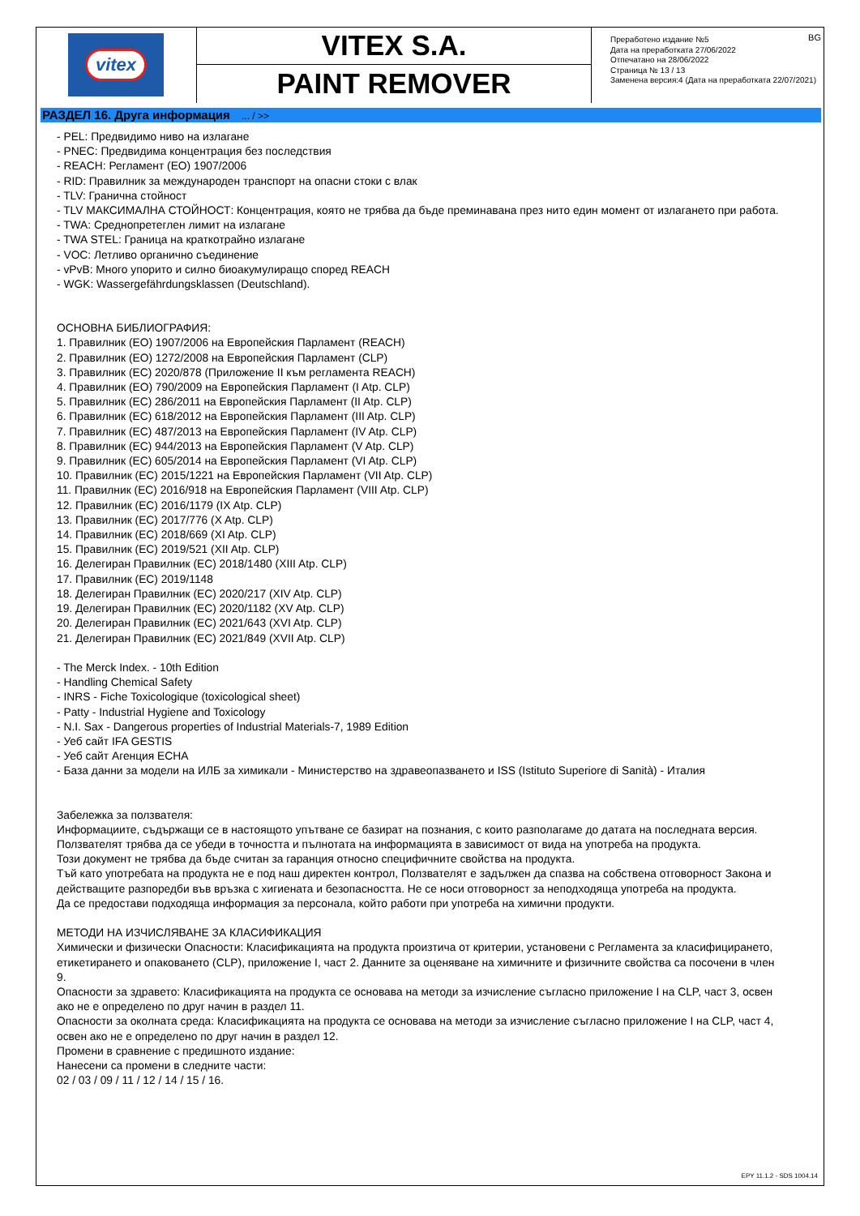vitex
VITEX S.A.
PAINT REMOVER
BG Преработено издание №5
Дата на преработката 27/06/2022
Отпечатано на 28/06/2022
Страница № 13 / 13
Заменена версия:4 (Дата на преработката 22/07/2021)
РАЗДЕЛ 16. Друга информация ... / >>
- PEL: Предвидимо ниво на излагане
- PNEC: Предвидима концентрация без последствия
- REACH: Регламент (ЕО) 1907/2006
- RID: Правилник за международен транспорт на опасни стоки с влак
- TLV: Гранична стойност
- TLV МАКСИМАЛНА СТОЙНОСТ: Концентрация, която не трябва да бъде преминавана през нито един момент от излагането при работа.
- TWA: Среднопретеглен лимит на излагане
- TWA STEL: Граница на краткотрайно излагане
- VOC: Летливо органично съединение
- vPvB: Много упорито и силно биоакумулиращо според REACH
- WGK: Wassergefährdungsklassen (Deutschland).
ОСНОВНА БИБЛИОГРАФИЯ:
1. Правилник (ЕО) 1907/2006 на Европейския Парламент (REACH)
2. Правилник (ЕО) 1272/2008 на Европейския Парламент (CLP)
3. Правилник (ЕС) 2020/878 (Приложение II към регламента REACH)
4. Правилник (ЕО) 790/2009 на Европейския Парламент (I Atp. CLP)
5. Правилник (ЕС) 286/2011 на Европейския Парламент (II Atp. CLP)
6. Правилник (ЕС) 618/2012 на Европейския Парламент (III Atp. CLP)
7. Правилник (ЕС) 487/2013 на Европейския Парламент (IV Atp. CLP)
8. Правилник (ЕС) 944/2013 на Европейския Парламент (V Atp. CLP)
9. Правилник (ЕС) 605/2014 на Европейския Парламент (VI Atp. CLP)
10. Правилник (ЕС) 2015/1221 на Европейския Парламент (VII Atp. CLP)
11. Правилник (ЕС) 2016/918 на Европейския Парламент (VIII Atp. CLP)
12. Правилник (ЕС) 2016/1179 (IX Atp. CLP)
13. Правилник (ЕС) 2017/776 (X Atp. CLP)
14. Правилник (ЕС) 2018/669 (XI Atp. CLP)
15. Правилник (ЕС) 2019/521 (XII Atp. CLP)
16. Делегиран Правилник (ЕС) 2018/1480 (XIII Atp. CLP)
17. Правилник (ЕС) 2019/1148
18. Делегиран Правилник (ЕС) 2020/217 (XIV Atp. CLP)
19. Делегиран Правилник (ЕС) 2020/1182 (XV Atp. CLP)
20. Делегиран Правилник (ЕС) 2021/643 (XVI Atp. CLP)
21. Делегиран Правилник (ЕС) 2021/849 (XVII Atp. CLP)
- The Merck Index. - 10th Edition
- Handling Chemical Safety
- INRS - Fiche Toxicologique (toxicological sheet)
- Patty - Industrial Hygiene and Toxicology
- N.I. Sax - Dangerous properties of Industrial Materials-7, 1989 Edition
- Уеб сайт IFA GESTIS
- Уеб сайт Агенция ECHA
- База данни за модели на ИЛБ за химикали - Министерство на здравеопазването и ISS (Istituto Superiore di Sanità) - Италия
Забележка за ползвателя:
Информациите, съдържащи се в настоящото упътване се базират на познания, с които разполагаме до датата на последната версия. Ползвателят трябва да се убеди в точността и пълнотата на информацията в зависимост от вида на употреба на продукта.
Този документ не трябва да бъде считан за гаранция относно специфичните свойства на продукта.
Тъй като употребата на продукта не е под наш директен контрол, Ползвателят е задължен да спазва на собствена отговорност Закона и действащите разпоредби във връзка с хигиената и безопасността. Не се носи отговорност за неподходяща употреба на продукта.
Да се предостави подходяща информация за персонала, който работи при употреба на химични продукти.
МЕТОДИ НА ИЗЧИСЛЯВАНЕ ЗА КЛАСИФИКАЦИЯ
Химически и физически Опасности: Класификацията на продукта произтича от критерии, установени с Регламента за класифицирането, етикетирането и опаковането (CLP), приложение I, част 2. Данните за оценяване на химичните и физичните свойства са посочени в член 9.
Опасности за здравето: Класификацията на продукта се основава на методи за изчисление съгласно приложение I на CLP, част 3, освен ако не е определено по друг начин в раздел 11.
Опасности за околната среда: Класификацията на продукта се основава на методи за изчисление съгласно приложение I на CLP, част 4, освен ако не е определено по друг начин в раздел 12.
Промени в сравнение с предишното издание:
Нанесени са промени в следните части:
02 / 03 / 09 / 11 / 12 / 14 / 15 / 16.
EPY 11.1.2 - SDS 1004.14